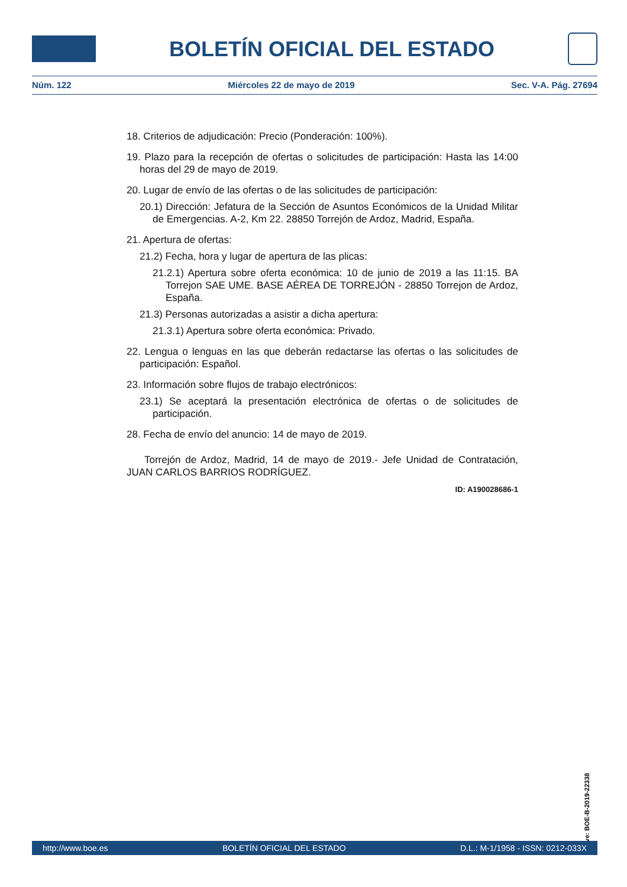BOLETÍN OFICIAL DEL ESTADO
Núm. 122 Miércoles 22 de mayo de 2019 Sec. V-A. Pág. 27694
18. Criterios de adjudicación: Precio (Ponderación: 100%).
19. Plazo para la recepción de ofertas o solicitudes de participación: Hasta las 14:00 horas del 29 de mayo de 2019.
20. Lugar de envío de las ofertas o de las solicitudes de participación:
20.1) Dirección: Jefatura de la Sección de Asuntos Económicos de la Unidad Militar de Emergencias. A-2, Km 22. 28850 Torrejón de Ardoz, Madrid, España.
21. Apertura de ofertas:
21.2) Fecha, hora y lugar de apertura de las plicas:
21.2.1) Apertura sobre oferta económica: 10 de junio de 2019 a las 11:15. BA Torrejon SAE UME. BASE AÉREA DE TORREJÓN - 28850 Torrejon de Ardoz, España.
21.3) Personas autorizadas a asistir a dicha apertura:
21.3.1) Apertura sobre oferta económica: Privado.
22. Lengua o lenguas en las que deberán redactarse las ofertas o las solicitudes de participación: Español.
23. Información sobre flujos de trabajo electrónicos:
23.1) Se aceptará la presentación electrónica de ofertas o de solicitudes de participación.
28. Fecha de envío del anuncio: 14 de mayo de 2019.
Torrejón de Ardoz, Madrid, 14 de mayo de 2019.- Jefe Unidad de Contratación, JUAN CARLOS BARRIOS RODRÍGUEZ.
ID: A190028686-1
cve: BOE-B-2019-22338
http://www.boe.es BOLETÍN OFICIAL DEL ESTADO D.L.: M-1/1958 - ISSN: 0212-033X